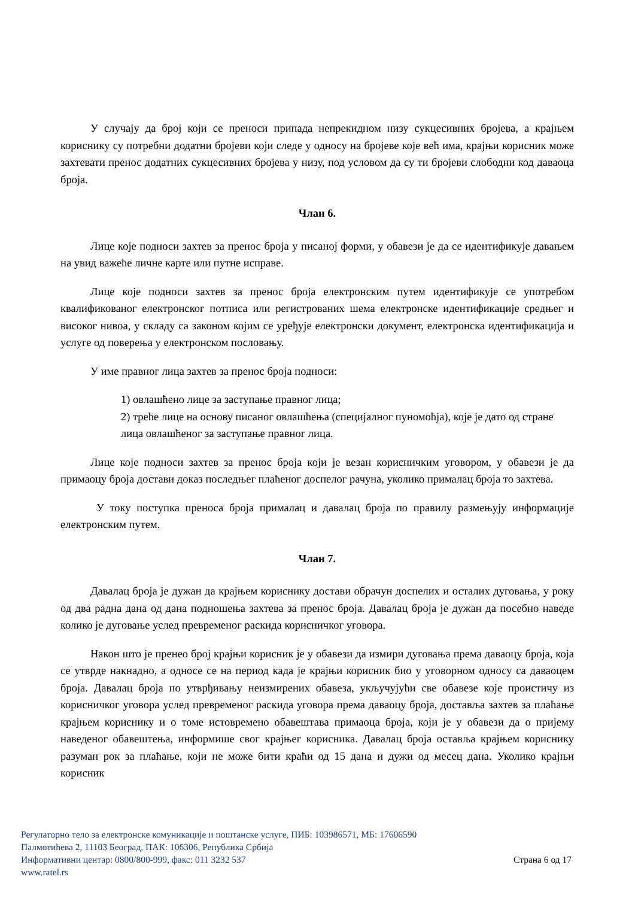У случају да број који се преноси припада непрекидном низу сукцесивних бројева, а крајњем кориснику су потребни додатни бројеви који следе у односу на бројеве које већ има, крајњи корисник може захтевати пренос додатних сукцесивних бројева у низу, под условом да су ти бројеви слободни код даваоца броја.
Члан 6.
Лице које подноси захтев за пренос броја у писаној форми, у обавези је да се идентификује давањем на увид важеће личне карте или путне исправе.
Лице које подноси захтев за пренос броја електронским путем идентификује се употребом квалификованог електронског потписа или регистрованих шема електронске идентификације средњег и високог нивоа, у складу са законом којим се уређује електронски документ, електронска идентификација и услуге од поверења у електронском пословању.
У име правног лица захтев за пренос броја подноси:
1) овлашћено лице за заступање правног лица;
2) треће лице на основу писаног овлашћења (специјалног пуномоћја), које је дато од стране лица овлашћеног за заступање правног лица.
Лице које подноси захтев за пренос броја који је везан корисничким уговором, у обавези је да примаоцу броја достави доказ последњег плаћеног доспелог рачуна, уколико прималац броја то захтева.
У току поступка преноса броја прималац и давалац броја по правилу размењују информације електронским путем.
Члан 7.
Давалац броја је дужан да крајњем кориснику достави обрачун доспелих и осталих дуговања, у року од два радна дана од дана подношења захтева за пренос броја. Давалац броја је дужан да посебно наведе колико је дуговање услед превременог раскида корисничког уговора.
Након што је пренео број крајњи корисник је у обавези да измири дуговања према даваоцу броја, која се утврде накнадно, а односе се на период када је крајњи корисник био у уговорном односу са даваоцем броја. Давалац броја по утврђивању неизмирених обавеза, укључујући све обавезе које проистичу из корисничког уговора услед превременог раскида уговора према даваоцу броја, доставља захтев за плаћање крајњем кориснику и о томе истовремено обавештава примаоца броја, који је у обавези да о пријему наведеног обавештења, информише свог крајњег корисника. Давалац броја оставља крајњем кориснику разуман рок за плаћање, који не може бити краћи од 15 дана и дужи од месец дана. Уколико крајњи корисник
Регулаторно тело за електронске комуникације и поштанске услуге, ПИБ: 103986571, МБ: 17606590
Палмотићева 2, 11103 Београд, ПАК: 106306, Република Србија
Информативни центар: 0800/800-999, факс: 011 3232 537 Страна 6 од 17
www.ratel.rs